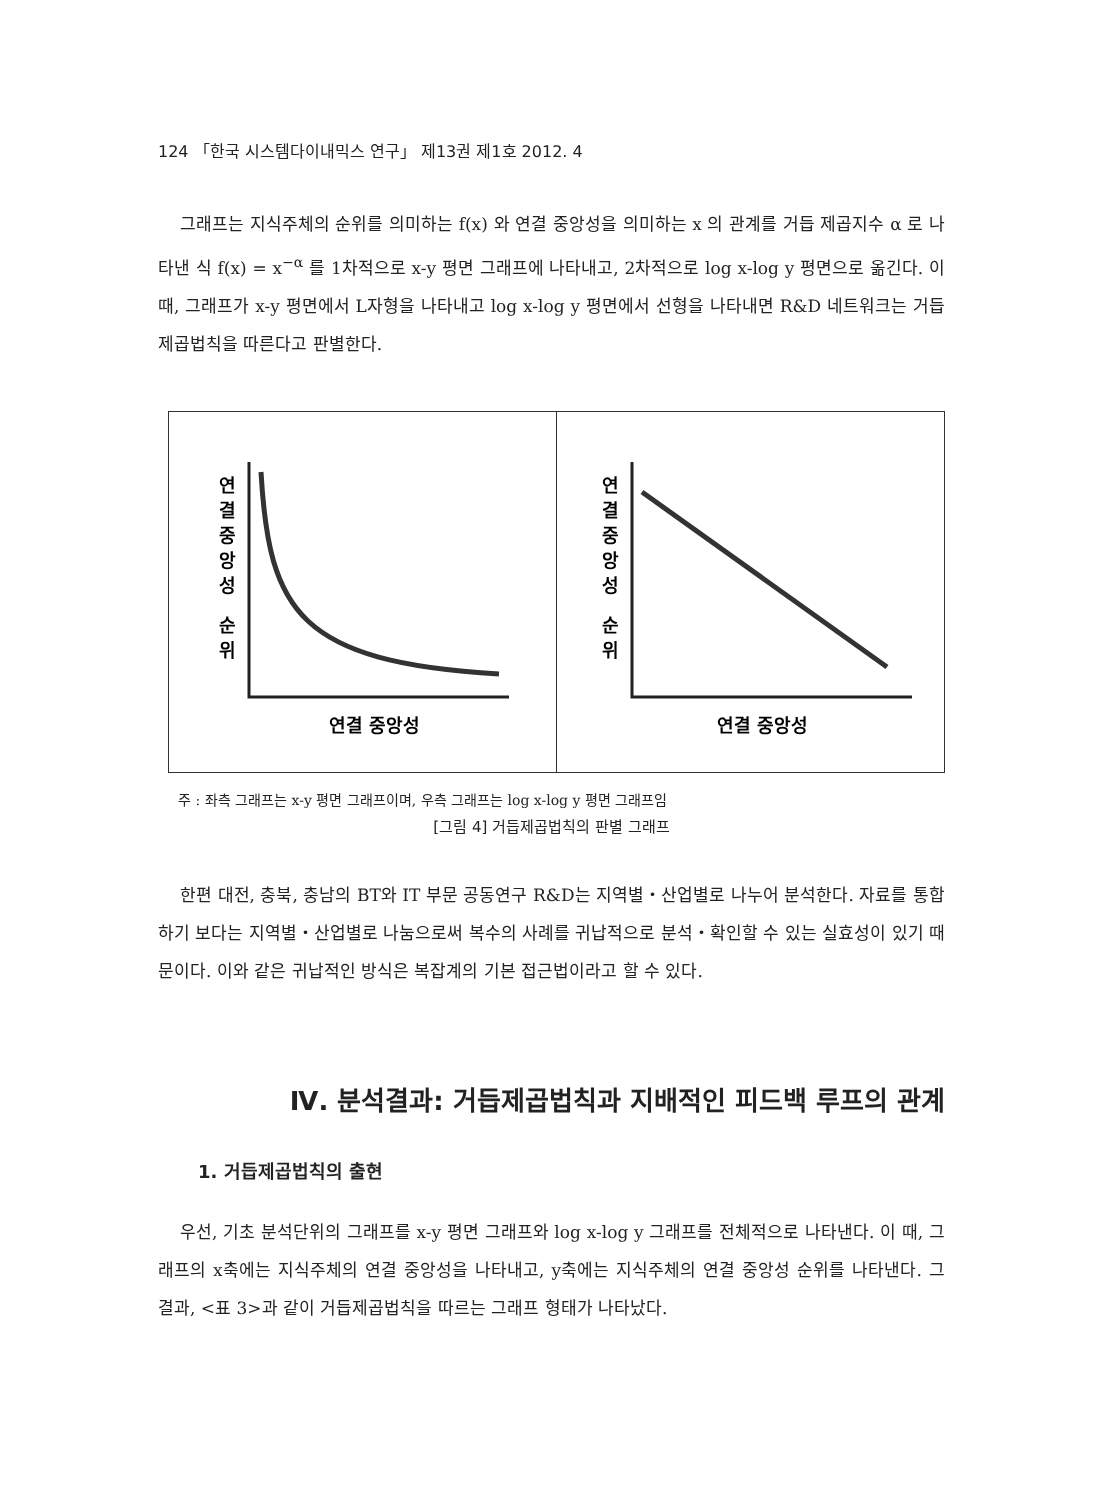124 「한국 시스템다이내믹스 연구」 제13권 제1호 2012. 4
그래프는 지식주체의 순위를 의미하는 f(x) 와 연결 중앙성을 의미하는 x 의 관계를 거듭 제곱지수 α 로 나타낸 식 f(x) = x<sup>−α</sup> 를 1차적으로 x-y 평면 그래프에 나타내고, 2차적으로 log x-log y 평면으로 옮긴다. 이 때, 그래프가 x-y 평면에서 L자형을 나타내고 log x-log y 평면에서 선형을 나타내면 R&D 네트워크는 거듭제곱법칙을 따른다고 판별한다.
연
결
중
앙
성
순
위
연결 중앙성
연
결
중
앙
성
순
위
연결 중앙성
주 : 좌측 그래프는 x-y 평면 그래프이며, 우측 그래프는 log x-log y 평면 그래프임
[그림 4] 거듭제곱법칙의 판별 그래프
한편 대전, 충북, 충남의 BT와 IT 부문 공동연구 R&D는 지역별・산업별로 나누어 분석한다. 자료를 통합하기 보다는 지역별・산업별로 나눔으로써 복수의 사례를 귀납적으로 분석・확인할 수 있는 실효성이 있기 때문이다. 이와 같은 귀납적인 방식은 복잡계의 기본 접근법이라고 할 수 있다.
Ⅳ. 분석결과: 거듭제곱법칙과 지배적인 피드백 루프의 관계
1. 거듭제곱법칙의 출현
우선, 기초 분석단위의 그래프를 x-y 평면 그래프와 log x-log y 그래프를 전체적으로 나타낸다. 이 때, 그래프의 x축에는 지식주체의 연결 중앙성을 나타내고, y축에는 지식주체의 연결 중앙성 순위를 나타낸다. 그 결과, <표 3>과 같이 거듭제곱법칙을 따르는 그래프 형태가 나타났다.